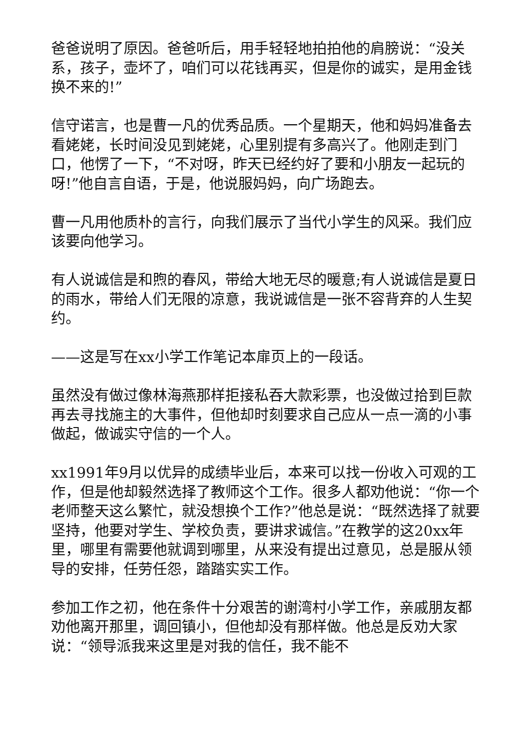爸爸说明了原因。爸爸听后，用手轻轻地拍拍他的肩膀说：“没关系，孩子，壶坏了，咱们可以花钱再买，但是你的诚实，是用金钱换不来的!”
信守诺言，也是曹一凡的优秀品质。一个星期天，他和妈妈准备去看姥姥，长时间没见到姥姥，心里别提有多高兴了。他刚走到门口，他愣了一下，“不对呀，昨天已经约好了要和小朋友一起玩的呀!”他自言自语，于是，他说服妈妈，向广场跑去。
曹一凡用他质朴的言行，向我们展示了当代小学生的风采。我们应该要向他学习。
有人说诚信是和煦的春风，带给大地无尽的暖意;有人说诚信是夏日的雨水，带给人们无限的凉意，我说诚信是一张不容背弃的人生契约。
——这是写在xx小学工作笔记本扉页上的一段话。
虽然没有做过像林海燕那样拒接私吞大款彩票，也没做过拾到巨款再去寻找施主的大事件，但他却时刻要求自己应从一点一滴的小事做起，做诚实守信的一个人。
xx1991年9月以优异的成绩毕业后，本来可以找一份收入可观的工作，但是他却毅然选择了教师这个工作。很多人都劝他说：“你一个老师整天这么繁忙，就没想换个工作?”他总是说：“既然选择了就要坚持，他要对学生、学校负责，要讲求诚信。”在教学的这20xx年里，哪里有需要他就调到哪里，从来没有提出过意见，总是服从领导的安排，任劳任怨，踏踏实实工作。
参加工作之初，他在条件十分艰苦的谢湾村小学工作，亲戚朋友都劝他离开那里，调回镇小，但他却没有那样做。他总是反劝大家说：“领导派我来这里是对我的信任，我不能不